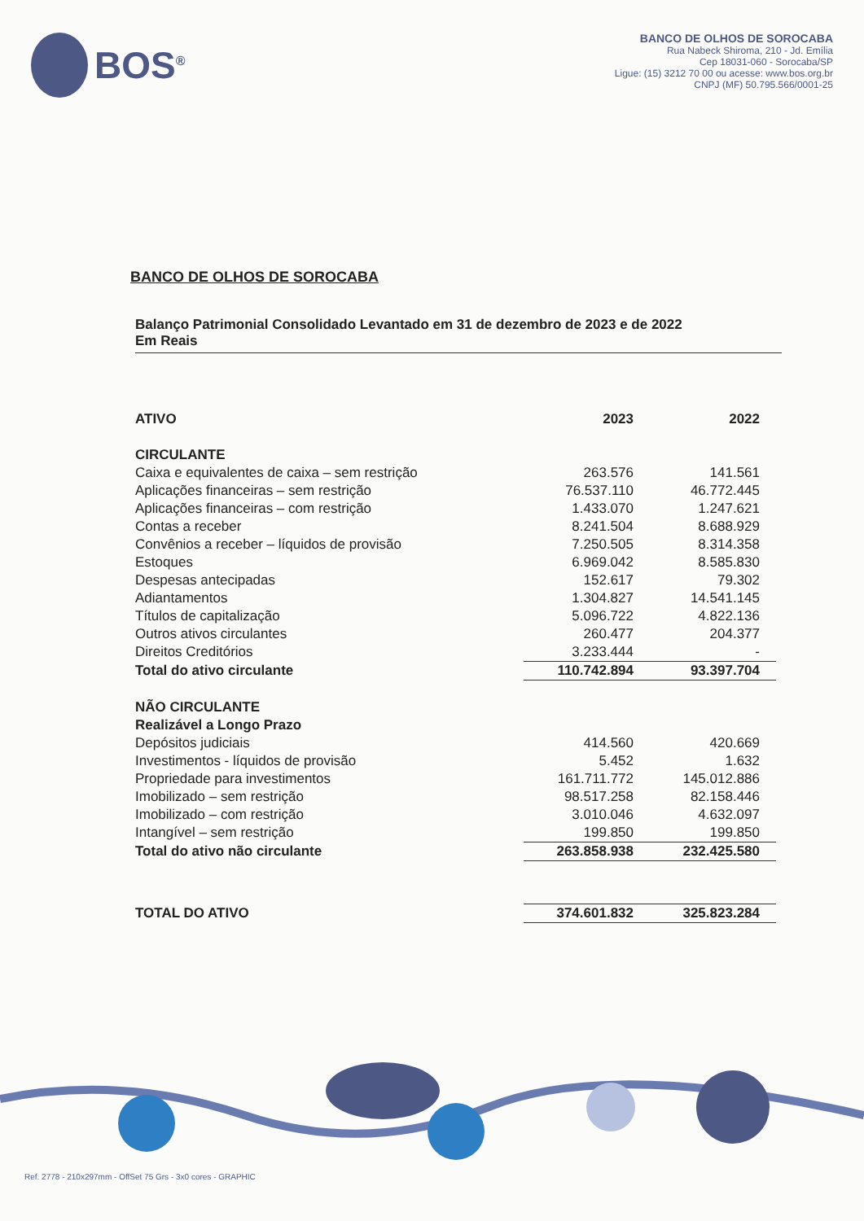BOS<sup>®</sup>
BANCO DE OLHOS DE SOROCABA
Rua Nabeck Shiroma, 210 - Jd. Emília
Cep 18031-060 - Sorocaba/SP
Ligue: (15) 3212 70 00 ou acesse: www.bos.org.br
CNPJ (MF) 50.795.566/0001-25
BANCO DE OLHOS DE SOROCABA
Balanço Patrimonial Consolidado Levantado em 31 de dezembro de 2023 e de 2022
Em Reais
| ATIVO | 2023 | 2022 |
| --- | --- | --- |
| CIRCULANTE | | |
| Caixa e equivalentes de caixa – sem restrição | 263.576 | 141.561 |
| Aplicações financeiras – sem restrição | 76.537.110 | 46.772.445 |
| Aplicações financeiras – com restrição | 1.433.070 | 1.247.621 |
| Contas a receber | 8.241.504 | 8.688.929 |
| Convênios a receber – líquidos de provisão | 7.250.505 | 8.314.358 |
| Estoques | 6.969.042 | 8.585.830 |
| Despesas antecipadas | 152.617 | 79.302 |
| Adiantamentos | 1.304.827 | 14.541.145 |
| Títulos de capitalização | 5.096.722 | 4.822.136 |
| Outros ativos circulantes | 260.477 | 204.377 |
| Direitos Creditórios | 3.233.444 | - |
| Total do ativo circulante | 110.742.894 | 93.397.704 |
| NÃO CIRCULANTE | | |
| Realizável a Longo Prazo | | |
| Depósitos judiciais | 414.560 | 420.669 |
| Investimentos - líquidos de provisão | 5.452 | 1.632 |
| Propriedade para investimentos | 161.711.772 | 145.012.886 |
| Imobilizado – sem restrição | 98.517.258 | 82.158.446 |
| Imobilizado – com restrição | 3.010.046 | 4.632.097 |
| Intangível – sem restrição | 199.850 | 199.850 |
| Total do ativo não circulante | 263.858.938 | 232.425.580 |
| TOTAL DO ATIVO | 374.601.832 | 325.823.284 |
Ref. 2778 - 210x297mm - OffSet 75 Grs - 3x0 cores - GRAPHIC